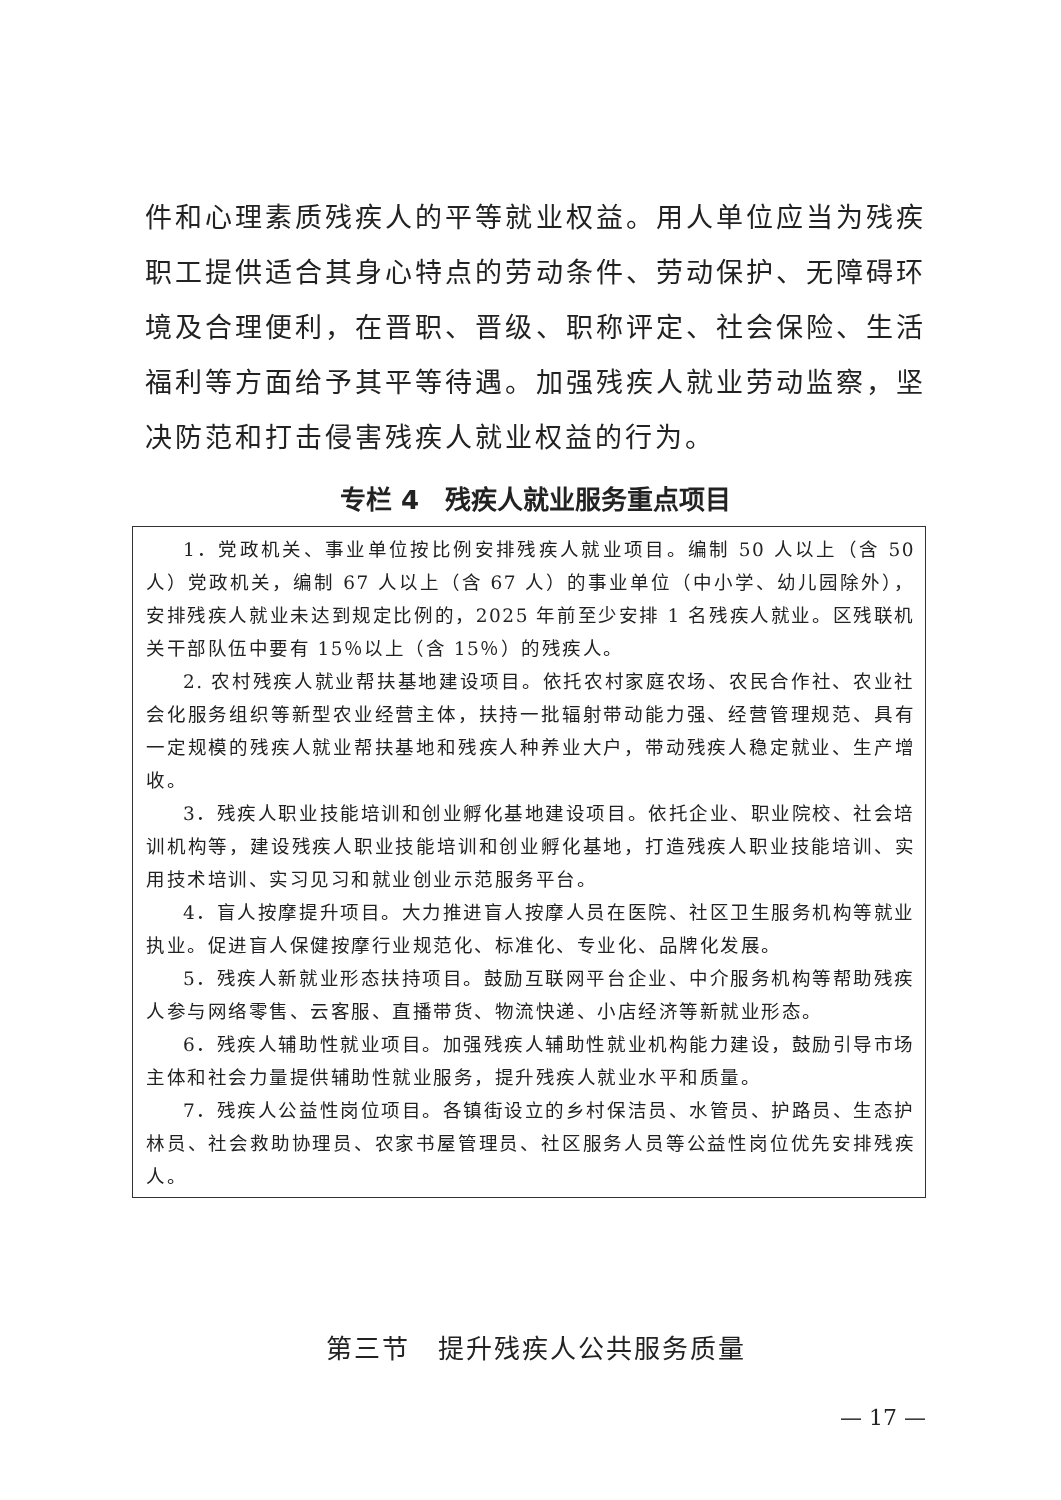件和心理素质残疾人的平等就业权益。用人单位应当为残疾职工提供适合其身心特点的劳动条件、劳动保护、无障碍环境及合理便利，在晋职、晋级、职称评定、社会保险、生活福利等方面给予其平等待遇。加强残疾人就业劳动监察，坚决防范和打击侵害残疾人就业权益的行为。
专栏 4　残疾人就业服务重点项目
1．党政机关、事业单位按比例安排残疾人就业项目。编制 50 人以上（含 50 人）党政机关，编制 67 人以上（含 67 人）的事业单位（中小学、幼儿园除外），安排残疾人就业未达到规定比例的，2025 年前至少安排 1 名残疾人就业。区残联机关干部队伍中要有 15％以上（含 15％）的残疾人。
2. 农村残疾人就业帮扶基地建设项目。依托农村家庭农场、农民合作社、农业社会化服务组织等新型农业经营主体，扶持一批辐射带动能力强、经营管理规范、具有一定规模的残疾人就业帮扶基地和残疾人种养业大户，带动残疾人稳定就业、生产增收。
3．残疾人职业技能培训和创业孵化基地建设项目。依托企业、职业院校、社会培训机构等，建设残疾人职业技能培训和创业孵化基地，打造残疾人职业技能培训、实用技术培训、实习见习和就业创业示范服务平台。
4．盲人按摩提升项目。大力推进盲人按摩人员在医院、社区卫生服务机构等就业执业。促进盲人保健按摩行业规范化、标准化、专业化、品牌化发展。
5．残疾人新就业形态扶持项目。鼓励互联网平台企业、中介服务机构等帮助残疾人参与网络零售、云客服、直播带货、物流快递、小店经济等新就业形态。
6．残疾人辅助性就业项目。加强残疾人辅助性就业机构能力建设，鼓励引导市场主体和社会力量提供辅助性就业服务，提升残疾人就业水平和质量。
7．残疾人公益性岗位项目。各镇街设立的乡村保洁员、水管员、护路员、生态护林员、社会救助协理员、农家书屋管理员、社区服务人员等公益性岗位优先安排残疾人。
第三节　提升残疾人公共服务质量
— 17 —